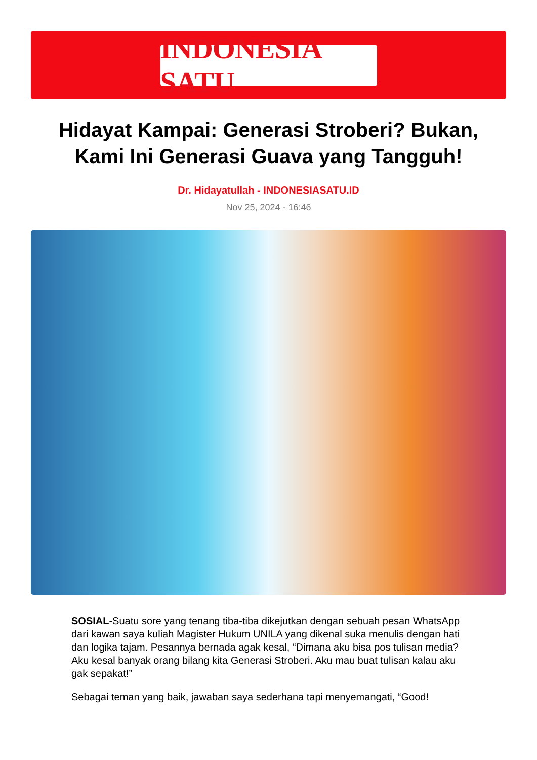INDONESIA SATU
Hidayat Kampai: Generasi Stroberi? Bukan, Kami Ini Generasi Guava yang Tangguh!
Dr. Hidayatullah - INDONESIASATU.ID
Nov 25, 2024 - 16:46
SOSIAL-Suatu sore yang tenang tiba-tiba dikejutkan dengan sebuah pesan WhatsApp dari kawan saya kuliah Magister Hukum UNILA yang dikenal suka menulis dengan hati dan logika tajam. Pesannya bernada agak kesal, “Dimana aku bisa pos tulisan media? Aku kesal banyak orang bilang kita Generasi Stroberi. Aku mau buat tulisan kalau aku gak sepakat!”
Sebagai teman yang baik, jawaban saya sederhana tapi menyemangati, “Good!